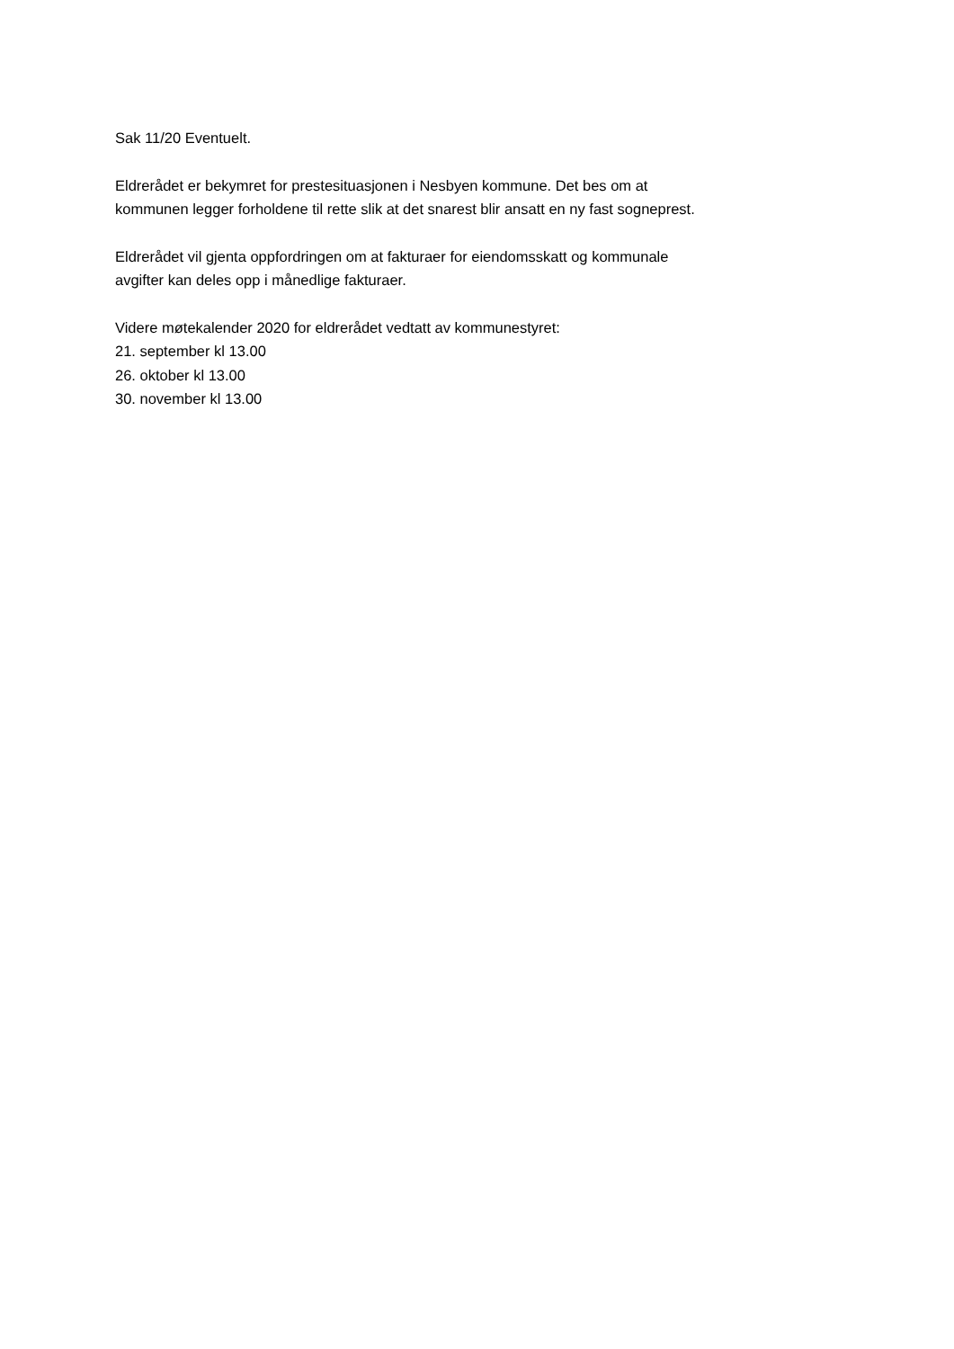Sak 11/20 Eventuelt.
Eldrerådet er bekymret for prestesituasjonen i Nesbyen kommune. Det bes om at
kommunen legger forholdene til rette slik at det snarest blir ansatt en ny fast sogneprest.
Eldrerådet vil gjenta oppfordringen om at fakturaer for eiendomsskatt og kommunale
avgifter kan deles opp i månedlige fakturaer.
Videre møtekalender 2020 for eldrerådet vedtatt av kommunestyret:
21. september kl 13.00
26. oktober kl 13.00
30. november kl 13.00